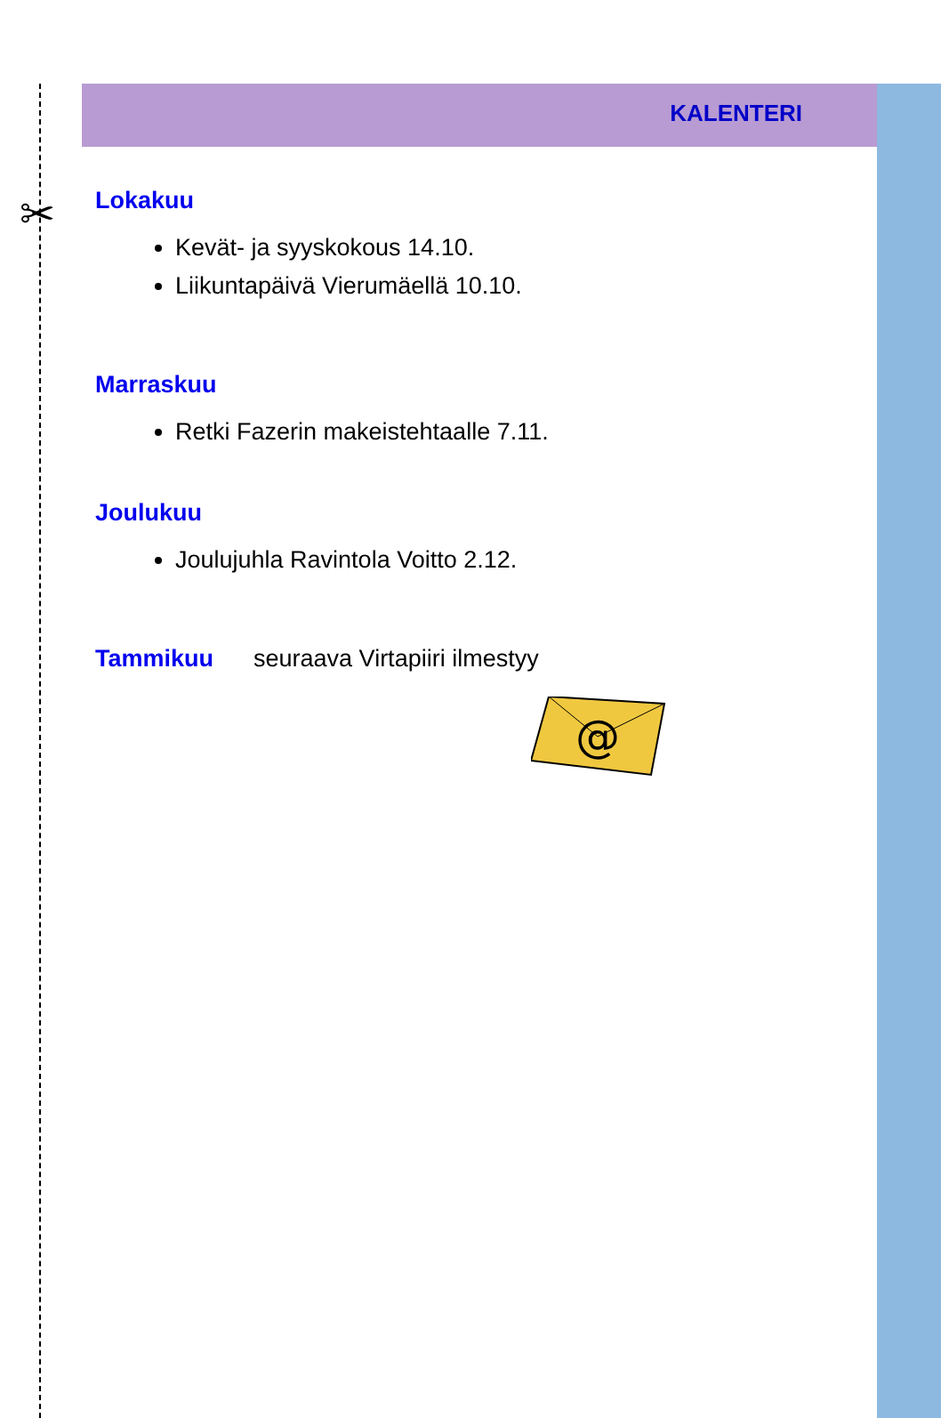✂
KALENTERI
Lokakuu
Kevät- ja syyskokous 14.10.
Liikuntapäivä Vierumäellä 10.10.
Marraskuu
Retki Fazerin makeistehtaalle 7.11.
Joulukuu
Joulujuhla Ravintola Voitto 2.12.
Tammikuu seuraava Virtapiiri ilmestyy
@